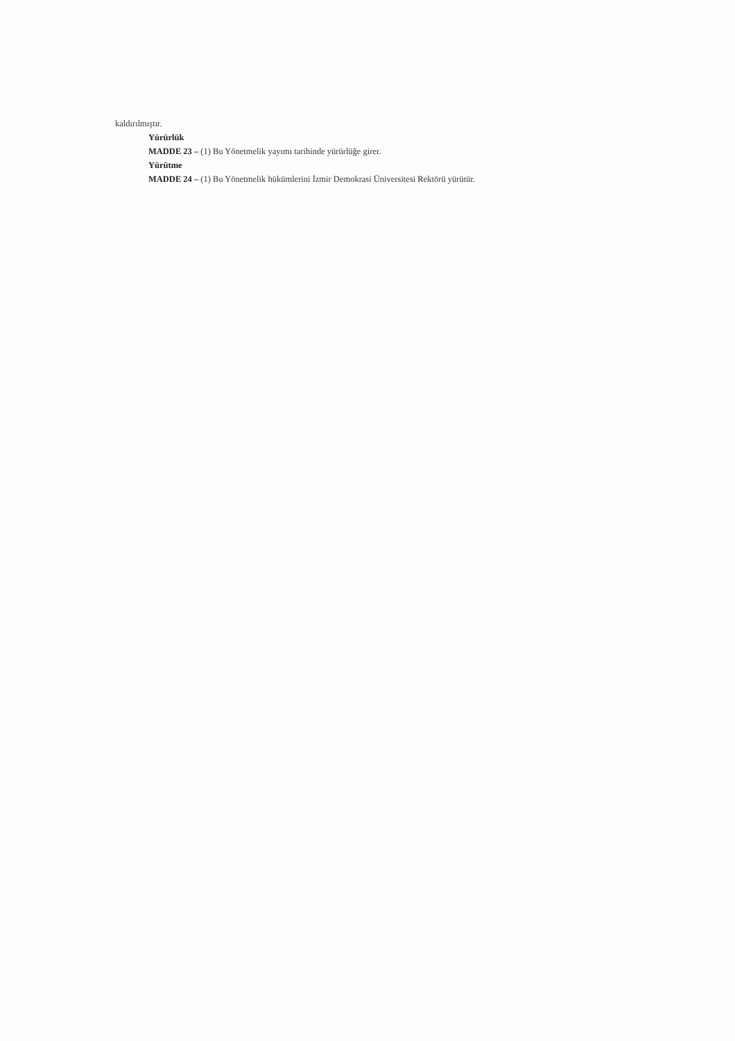kaldırılmıştır.
Yürürlük
MADDE 23 – (1) Bu Yönetmelik yayımı tarihinde yürürlüğe girer.
Yürütme
MADDE 24 – (1) Bu Yönetmelik hükümlerini İzmir Demokrasi Üniversitesi Rektörü yürütür.